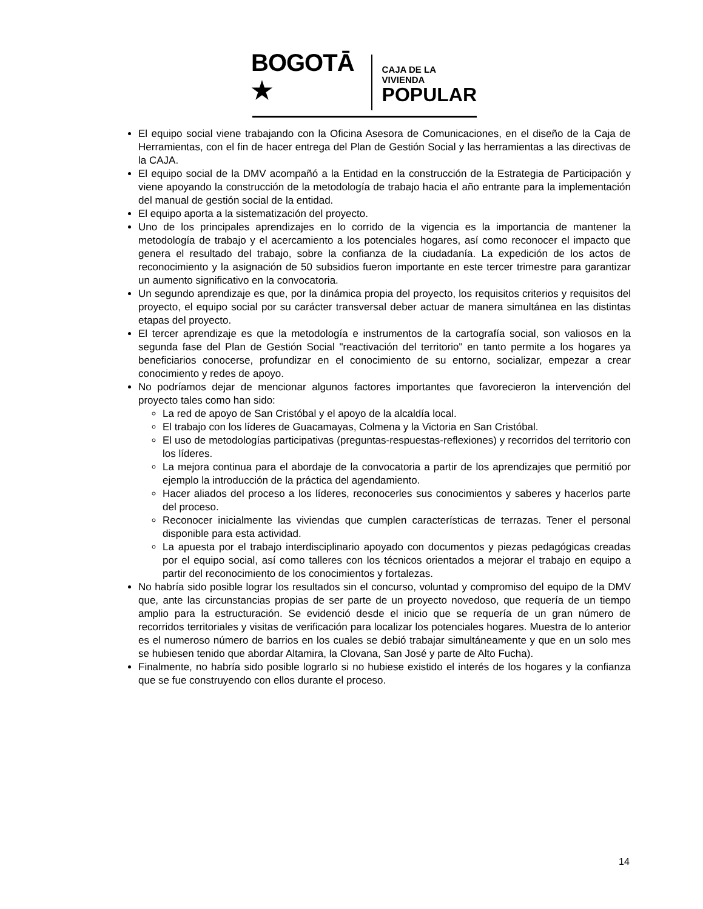BOGOTĀ ★
CAJA DE LA VIVIENDA
POPULAR
El equipo social viene trabajando con la Oficina Asesora de Comunicaciones, en el diseño de la Caja de Herramientas, con el fin de hacer entrega del Plan de Gestión Social y las herramientas a las directivas de la CAJA.
El equipo social de la DMV acompañó a la Entidad en la construcción de la Estrategia de Participación y viene apoyando la construcción de la metodología de trabajo hacia el año entrante para la implementación del manual de gestión social de la entidad.
El equipo aporta a la sistematización del proyecto.
Uno de los principales aprendizajes en lo corrido de la vigencia es la importancia de mantener la metodología de trabajo y el acercamiento a los potenciales hogares, así como reconocer el impacto que genera el resultado del trabajo, sobre la confianza de la ciudadanía. La expedición de los actos de reconocimiento y la asignación de 50 subsidios fueron importante en este tercer trimestre para garantizar un aumento significativo en la convocatoria.
Un segundo aprendizaje es que, por la dinámica propia del proyecto, los requisitos criterios y requisitos del proyecto, el equipo social por su carácter transversal deber actuar de manera simultánea en las distintas etapas del proyecto.
El tercer aprendizaje es que la metodología e instrumentos de la cartografía social, son valiosos en la segunda fase del Plan de Gestión Social "reactivación del territorio" en tanto permite a los hogares ya beneficiarios conocerse, profundizar en el conocimiento de su entorno, socializar, empezar a crear conocimiento y redes de apoyo.
No podríamos dejar de mencionar algunos factores importantes que favorecieron la intervención del proyecto tales como han sido:
La red de apoyo de San Cristóbal y el apoyo de la alcaldía local.
El trabajo con los líderes de Guacamayas, Colmena y la Victoria en San Cristóbal.
El uso de metodologías participativas (preguntas-respuestas-reflexiones) y recorridos del territorio con los líderes.
La mejora continua para el abordaje de la convocatoria a partir de los aprendizajes que permitió por ejemplo la introducción de la práctica del agendamiento.
Hacer aliados del proceso a los líderes, reconocerles sus conocimientos y saberes y hacerlos parte del proceso.
Reconocer inicialmente las viviendas que cumplen características de terrazas. Tener el personal disponible para esta actividad.
La apuesta por el trabajo interdisciplinario apoyado con documentos y piezas pedagógicas creadas por el equipo social, así como talleres con los técnicos orientados a mejorar el trabajo en equipo a partir del reconocimiento de los conocimientos y fortalezas.
No habría sido posible lograr los resultados sin el concurso, voluntad y compromiso del equipo de la DMV que, ante las circunstancias propias de ser parte de un proyecto novedoso, que requería de un tiempo amplio para la estructuración. Se evidenció desde el inicio que se requería de un gran número de recorridos territoriales y visitas de verificación para localizar los potenciales hogares. Muestra de lo anterior es el numeroso número de barrios en los cuales se debió trabajar simultáneamente y que en un solo mes se hubiesen tenido que abordar Altamira, la Clovana, San José y parte de Alto Fucha).
Finalmente, no habría sido posible lograrlo si no hubiese existido el interés de los hogares y la confianza que se fue construyendo con ellos durante el proceso.
14